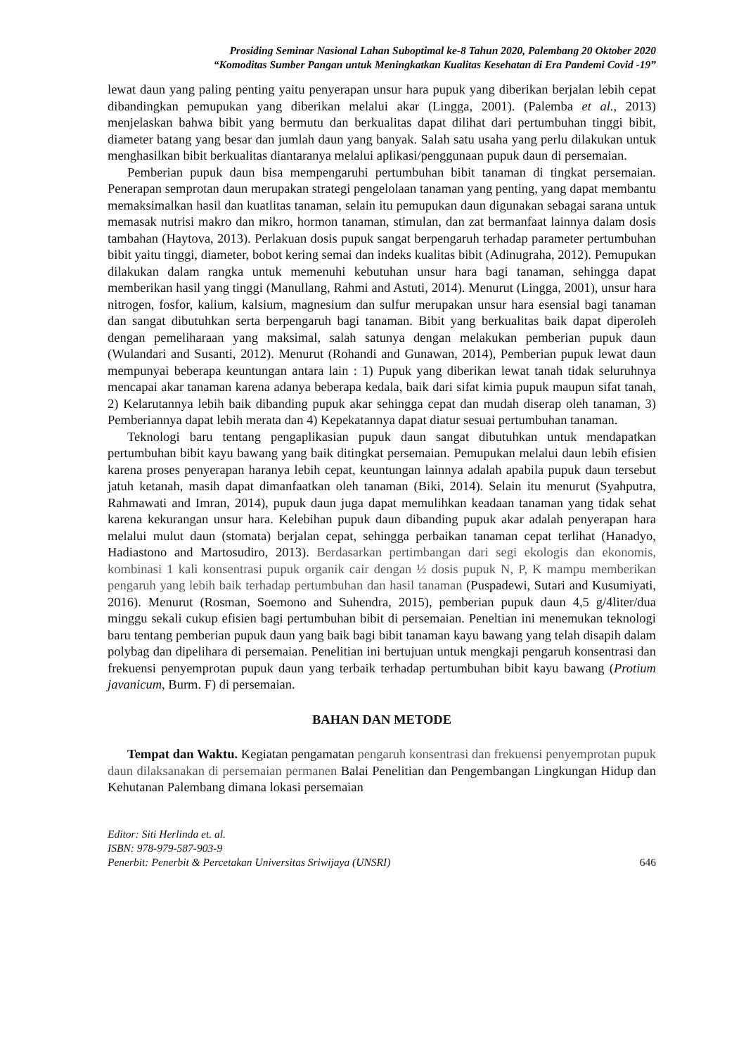Prosiding Seminar Nasional Lahan Suboptimal ke-8 Tahun 2020, Palembang 20 Oktober 2020
“Komoditas Sumber Pangan untuk Meningkatkan Kualitas Kesehatan di Era Pandemi Covid -19”
lewat daun yang paling penting yaitu penyerapan unsur hara pupuk yang diberikan berjalan lebih cepat dibandingkan pemupukan yang diberikan melalui akar (Lingga, 2001). (Palemba et al., 2013) menjelaskan bahwa bibit yang bermutu dan berkualitas dapat dilihat dari pertumbuhan tinggi bibit, diameter batang yang besar dan jumlah daun yang banyak. Salah satu usaha yang perlu dilakukan untuk menghasilkan bibit berkualitas diantaranya melalui aplikasi/penggunaan pupuk daun di persemaian.
Pemberian pupuk daun bisa mempengaruhi pertumbuhan bibit tanaman di tingkat persemaian. Penerapan semprotan daun merupakan strategi pengelolaan tanaman yang penting, yang dapat membantu memaksimalkan hasil dan kuatlitas tanaman, selain itu pemupukan daun digunakan sebagai sarana untuk memasak nutrisi makro dan mikro, hormon tanaman, stimulan, dan zat bermanfaat lainnya dalam dosis tambahan (Haytova, 2013). Perlakuan dosis pupuk sangat berpengaruh terhadap parameter pertumbuhan bibit yaitu tinggi, diameter, bobot kering semai dan indeks kualitas bibit (Adinugraha, 2012). Pemupukan dilakukan dalam rangka untuk memenuhi kebutuhan unsur hara bagi tanaman, sehingga dapat memberikan hasil yang tinggi (Manullang, Rahmi and Astuti, 2014). Menurut (Lingga, 2001), unsur hara nitrogen, fosfor, kalium, kalsium, magnesium dan sulfur merupakan unsur hara esensial bagi tanaman dan sangat dibutuhkan serta berpengaruh bagi tanaman. Bibit yang berkualitas baik dapat diperoleh dengan pemeliharaan yang maksimal, salah satunya dengan melakukan pemberian pupuk daun (Wulandari and Susanti, 2012). Menurut (Rohandi and Gunawan, 2014), Pemberian pupuk lewat daun mempunyai beberapa keuntungan antara lain : 1) Pupuk yang diberikan lewat tanah tidak seluruhnya mencapai akar tanaman karena adanya beberapa kedala, baik dari sifat kimia pupuk maupun sifat tanah, 2) Kelarutannya lebih baik dibanding pupuk akar sehingga cepat dan mudah diserap oleh tanaman, 3) Pemberiannya dapat lebih merata dan 4) Kepekatannya dapat diatur sesuai pertumbuhan tanaman.
Teknologi baru tentang pengaplikasian pupuk daun sangat dibutuhkan untuk mendapatkan pertumbuhan bibit kayu bawang yang baik ditingkat persemaian. Pemupukan melalui daun lebih efisien karena proses penyerapan haranya lebih cepat, keuntungan lainnya adalah apabila pupuk daun tersebut jatuh ketanah, masih dapat dimanfaatkan oleh tanaman (Biki, 2014). Selain itu menurut (Syahputra, Rahmawati and Imran, 2014), pupuk daun juga dapat memulihkan keadaan tanaman yang tidak sehat karena kekurangan unsur hara. Kelebihan pupuk daun dibanding pupuk akar adalah penyerapan hara melalui mulut daun (stomata) berjalan cepat, sehingga perbaikan tanaman cepat terlihat (Hanadyo, Hadiastono and Martosudiro, 2013). Berdasarkan pertimbangan dari segi ekologis dan ekonomis, kombinasi 1 kali konsentrasi pupuk organik cair dengan ½ dosis pupuk N, P, K mampu memberikan pengaruh yang lebih baik terhadap pertumbuhan dan hasil tanaman (Puspadewi, Sutari and Kusumiyati, 2016). Menurut (Rosman, Soemono and Suhendra, 2015), pemberian pupuk daun 4,5 g/4liter/dua minggu sekali cukup efisien bagi pertumbuhan bibit di persemaian. Peneltian ini menemukan teknologi baru tentang pemberian pupuk daun yang baik bagi bibit tanaman kayu bawang yang telah disapih dalam polybag dan dipelihara di persemaian. Penelitian ini bertujuan untuk mengkaji pengaruh konsentrasi dan frekuensi penyemprotan pupuk daun yang terbaik terhadap pertumbuhan bibit kayu bawang (Protium javanicum, Burm. F) di persemaian.
BAHAN DAN METODE
Tempat dan Waktu. Kegiatan pengamatan pengaruh konsentrasi dan frekuensi penyemprotan pupuk daun dilaksanakan di persemaian permanen Balai Penelitian dan Pengembangan Lingkungan Hidup dan Kehutanan Palembang dimana lokasi persemaian
Editor: Siti Herlinda et. al.
ISBN: 978-979-587-903-9
Penerbit: Penerbit & Percetakan Universitas Sriwijaya (UNSRI) 646